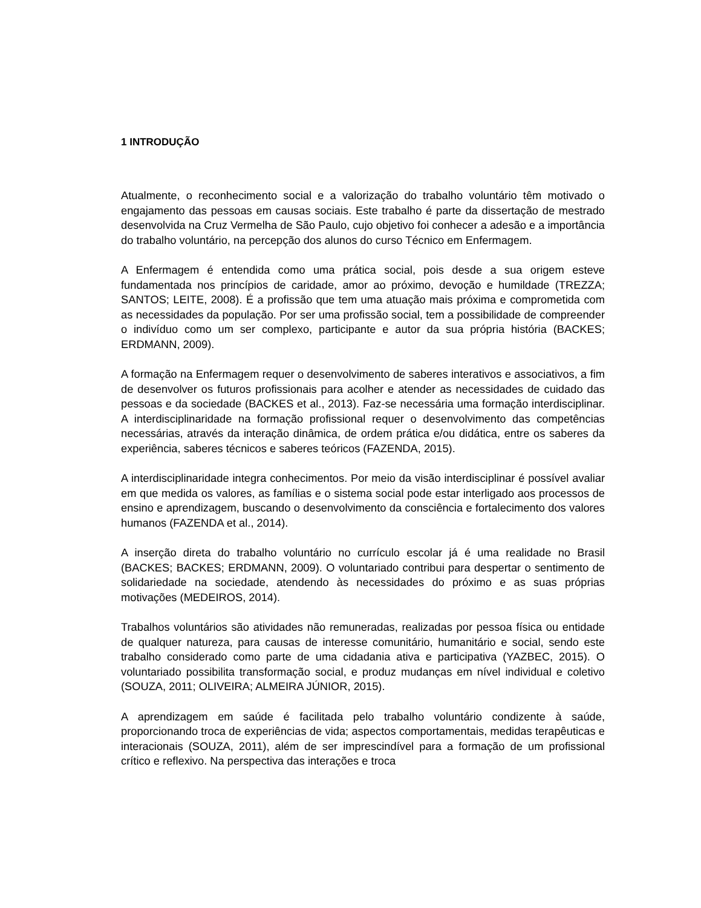1 INTRODUÇÃO
Atualmente, o reconhecimento social e a valorização do trabalho voluntário têm motivado o engajamento das pessoas em causas sociais. Este trabalho é parte da dissertação de mestrado desenvolvida na Cruz Vermelha de São Paulo, cujo objetivo foi conhecer a adesão e a importância do trabalho voluntário, na percepção dos alunos do curso Técnico em Enfermagem.
A Enfermagem é entendida como uma prática social, pois desde a sua origem esteve fundamentada nos princípios de caridade, amor ao próximo, devoção e humildade (TREZZA; SANTOS; LEITE, 2008). É a profissão que tem uma atuação mais próxima e comprometida com as necessidades da população. Por ser uma profissão social, tem a possibilidade de compreender o indivíduo como um ser complexo, participante e autor da sua própria história (BACKES; ERDMANN, 2009).
A formação na Enfermagem requer o desenvolvimento de saberes interativos e associativos, a fim de desenvolver os futuros profissionais para acolher e atender as necessidades de cuidado das pessoas e da sociedade (BACKES et al., 2013). Faz-se necessária uma formação interdisciplinar. A interdisciplinaridade na formação profissional requer o desenvolvimento das competências necessárias, através da interação dinâmica, de ordem prática e/ou didática, entre os saberes da experiência, saberes técnicos e saberes teóricos (FAZENDA, 2015).
A interdisciplinaridade integra conhecimentos. Por meio da visão interdisciplinar é possível avaliar em que medida os valores, as famílias e o sistema social pode estar interligado aos processos de ensino e aprendizagem, buscando o desenvolvimento da consciência e fortalecimento dos valores humanos (FAZENDA et al., 2014).
A inserção direta do trabalho voluntário no currículo escolar já é uma realidade no Brasil (BACKES; BACKES; ERDMANN, 2009). O voluntariado contribui para despertar o sentimento de solidariedade na sociedade, atendendo às necessidades do próximo e as suas próprias motivações (MEDEIROS, 2014).
Trabalhos voluntários são atividades não remuneradas, realizadas por pessoa física ou entidade de qualquer natureza, para causas de interesse comunitário, humanitário e social, sendo este trabalho considerado como parte de uma cidadania ativa e participativa (YAZBEC, 2015). O voluntariado possibilita transformação social, e produz mudanças em nível individual e coletivo (SOUZA, 2011; OLIVEIRA; ALMEIRA JÚNIOR, 2015).
A aprendizagem em saúde é facilitada pelo trabalho voluntário condizente à saúde, proporcionando troca de experiências de vida; aspectos comportamentais, medidas terapêuticas e interacionais (SOUZA, 2011), além de ser imprescindível para a formação de um profissional crítico e reflexivo. Na perspectiva das interações e troca